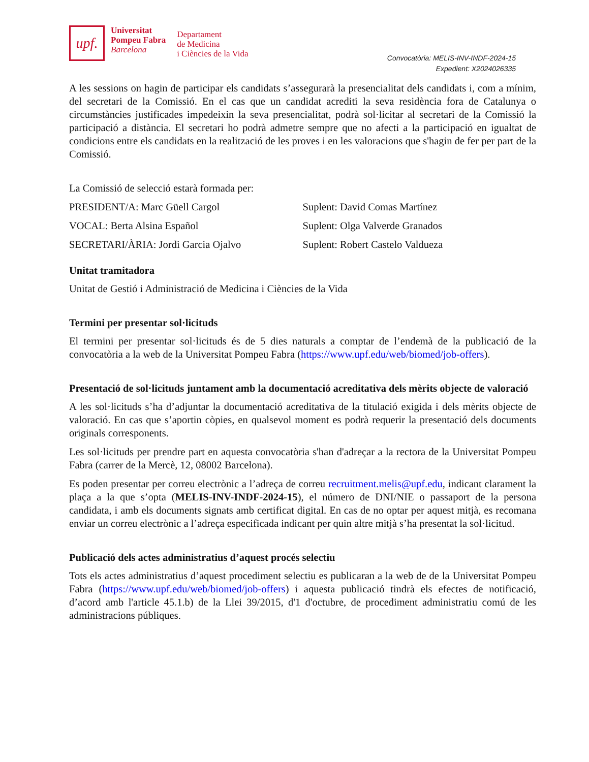upf.
Universitat
Pompeu Fabra
Barcelona
Departament
de Medicina
i Ciències de la Vida
Convocatòria: MELIS-INV-INDF-2024-15
Expedient: X2024026335
A les sessions on hagin de participar els candidats s’assegurarà la presencialitat dels candidats i, com a mínim, del secretari de la Comissió. En el cas que un candidat acrediti la seva residència fora de Catalunya o circumstàncies justificades impedeixin la seva presencialitat, podrà sol·licitar al secretari de la Comissió la participació a distància. El secretari ho podrà admetre sempre que no afecti a la participació en igualtat de condicions entre els candidats en la realització de les proves i en les valoracions que s'hagin de fer per part de la Comissió.
La Comissió de selecció estarà formada per:
PRESIDENT/A: Marc Güell Cargol Suplent: David Comas Martínez
VOCAL: Berta Alsina Español Suplent: Olga Valverde Granados
SECRETARI/ÀRIA: Jordi Garcia Ojalvo Suplent: Robert Castelo Valdueza
Unitat tramitadora
Unitat de Gestió i Administració de Medicina i Ciències de la Vida
Termini per presentar sol·licituds
El termini per presentar sol·licituds és de 5 dies naturals a comptar de l’endemà de la publicació de la convocatòria a la web de la Universitat Pompeu Fabra (https://www.upf.edu/web/biomed/job-offers).
Presentació de sol·licituds juntament amb la documentació acreditativa dels mèrits objecte de valoració
A les sol·licituds s’ha d’adjuntar la documentació acreditativa de la titulació exigida i dels mèrits objecte de valoració. En cas que s’aportin còpies, en qualsevol moment es podrà requerir la presentació dels documents originals corresponents.
Les sol·licituds per prendre part en aquesta convocatòria s'han d'adreçar a la rectora de la Universitat Pompeu Fabra (carrer de la Mercè, 12, 08002 Barcelona).
Es poden presentar per correu electrònic a l’adreça de correu recruitment.melis@upf.edu, indicant clarament la plaça a la que s’opta (MELIS-INV-INDF-2024-15), el número de DNI/NIE o passaport de la persona candidata, i amb els documents signats amb certificat digital. En cas de no optar per aquest mitjà, es recomana enviar un correu electrònic a l’adreça especificada indicant per quin altre mitjà s’ha presentat la sol·licitud.
Publicació dels actes administratius d’aquest procés selectiu
Tots els actes administratius d’aquest procediment selectiu es publicaran a la web de de la Universitat Pompeu Fabra (https://www.upf.edu/web/biomed/job-offers) i aquesta publicació tindrà els efectes de notificació, d’acord amb l'article 45.1.b) de la Llei 39/2015, d'1 d'octubre, de procediment administratiu comú de les administracions públiques.